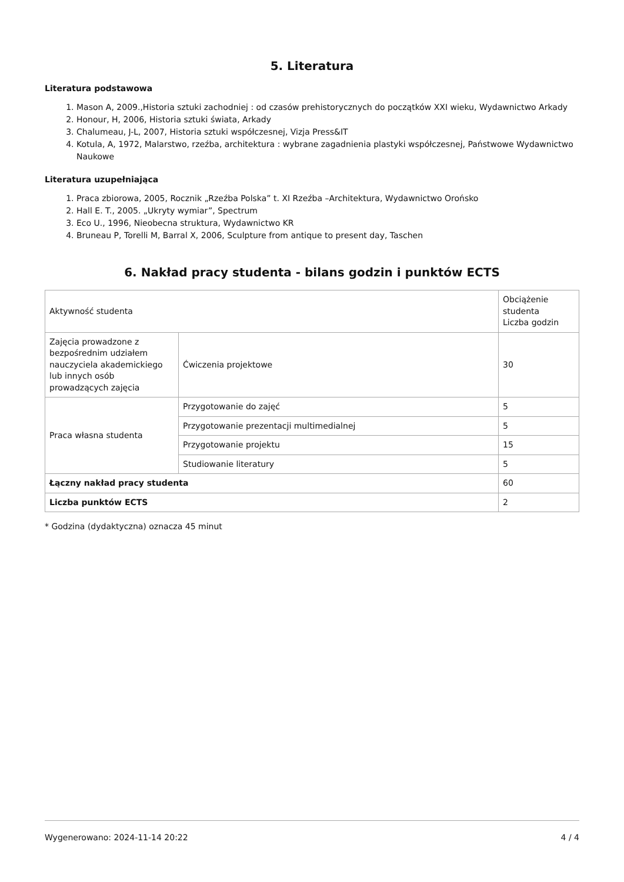5. Literatura
Literatura podstawowa
1. Mason A, 2009.,Historia sztuki zachodniej : od czasów prehistorycznych do początków XXI wieku, Wydawnictwo Arkady
2. Honour, H, 2006, Historia sztuki świata, Arkady
3. Chalumeau, J-L, 2007, Historia sztuki współczesnej, Vizja Press&IT
4. Kotula, A, 1972, Malarstwo, rzeźba, architektura : wybrane zagadnienia plastyki współczesnej, Państwowe Wydawnictwo Naukowe
Literatura uzupełniająca
1. Praca zbiorowa, 2005, Rocznik „Rzeźba Polska” t. XI Rzeźba –Architektura, Wydawnictwo Orońsko
2. Hall E. T., 2005. „Ukryty wymiar”, Spectrum
3. Eco U., 1996, Nieobecna struktura, Wydawnictwo KR
4. Bruneau P, Torelli M, Barral X, 2006, Sculpture from antique to present day, Taschen
6. Nakład pracy studenta - bilans godzin i punktów ECTS
| Aktywność studenta | | Obciążenie studenta Liczba godzin |
| Zajęcia prowadzone z bezpośrednim udziałem nauczyciela akademickiego lub innych osób prowadzących zajęcia | Ćwiczenia projektowe | 30 |
| Praca własna studenta | Przygotowanie do zajęć | 5 |
| | Przygotowanie prezentacji multimedialnej | 5 |
| | Przygotowanie projektu | 15 |
| | Studiowanie literatury | 5 |
| Łączny nakład pracy studenta | | 60 |
| Liczba punktów ECTS | | 2 |
* Godzina (dydaktyczna) oznacza 45 minut
Wygenerowano: 2024-11-14 20:22 4 / 4